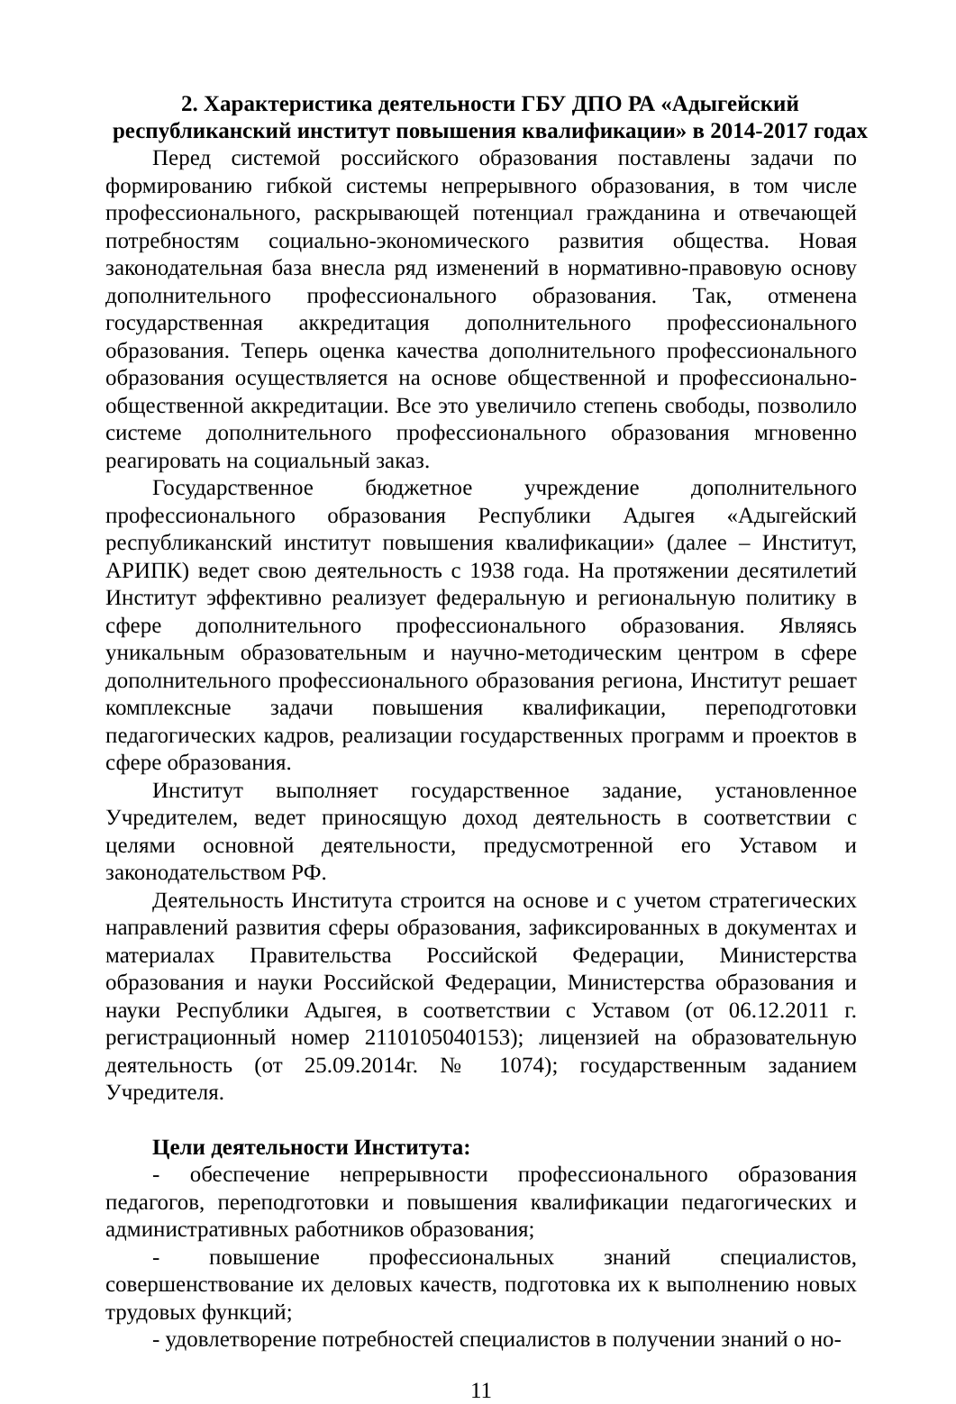2. Характеристика деятельности ГБУ ДПО РА «Адыгейский республиканский институт повышения квалификации» в 2014-2017 годах
Перед системой российского образования поставлены задачи по формированию гибкой системы непрерывного образования, в том числе профессионального, раскрывающей потенциал гражданина и отвечающей потребностям социально-экономического развития общества. Новая законодательная база внесла ряд изменений в нормативно-правовую основу дополнительного профессионального образования. Так, отменена государственная аккредитация дополнительного профессионального образования. Теперь оценка качества дополнительного профессионального образования осуществляется на основе общественной и профессионально-общественной аккредитации. Все это увеличило степень свободы, позволило системе дополнительного профессионального образования мгновенно реагировать на социальный заказ.
Государственное бюджетное учреждение дополнительного профессионального образования Республики Адыгея «Адыгейский республиканский институт повышения квалификации» (далее – Институт, АРИПК) ведет свою деятельность с 1938 года. На протяжении десятилетий Институт эффективно реализует федеральную и региональную политику в сфере дополнительного профессионального образования. Являясь уникальным образовательным и научно-методическим центром в сфере дополнительного профессионального образования региона, Институт решает комплексные задачи повышения квалификации, переподготовки педагогических кадров, реализации государственных программ и проектов в сфере образования.
Институт выполняет государственное задание, установленное Учредителем, ведет приносящую доход деятельность в соответствии с целями основной деятельности, предусмотренной его Уставом и законодательством РФ.
Деятельность Института строится на основе и с учетом стратегических направлений развития сферы образования, зафиксированных в документах и материалах Правительства Российской Федерации, Министерства образования и науки Российской Федерации, Министерства образования и науки Республики Адыгея, в соответствии с Уставом (от 06.12.2011 г. регистрационный номер 2110105040153); лицензией на образовательную деятельность (от 25.09.2014г. № 1074); государственным заданием Учредителя.
Цели деятельности Института:
- обеспечение непрерывности профессионального образования педагогов, переподготовки и повышения квалификации педагогических и административных работников образования;
- повышение профессиональных знаний специалистов, совершенствование их деловых качеств, подготовка их к выполнению новых трудовых функций;
- удовлетворение потребностей специалистов в получении знаний о но-
11